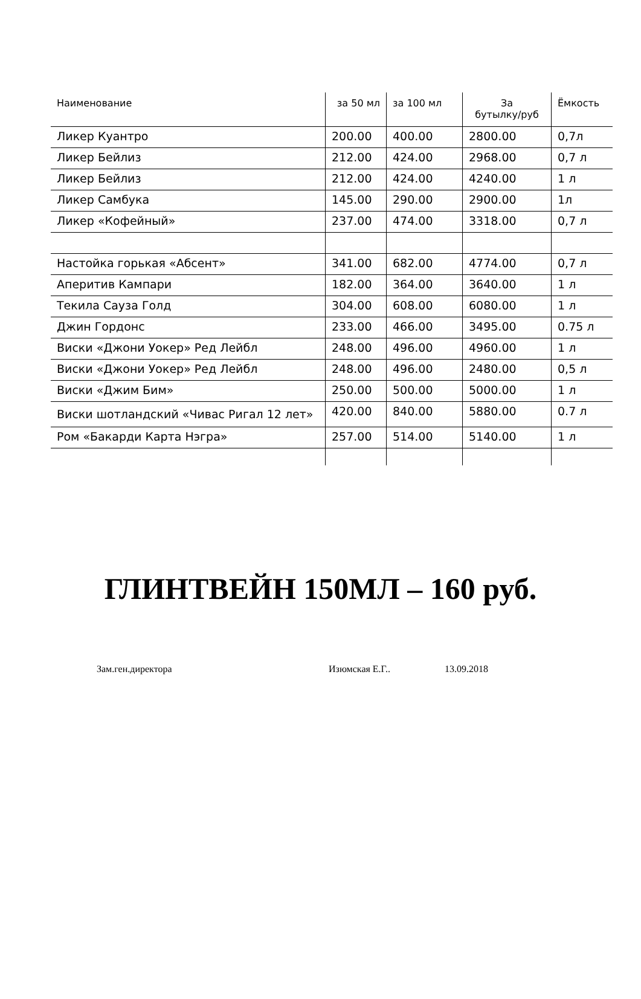| Наименование | за 50 мл | за 100 мл | За бутылку/руб | Ёмкость |
| --- | --- | --- | --- | --- |
| Ликер Куантро | 200.00 | 400.00 | 2800.00 | 0,7л |
| Ликер Бейлиз | 212.00 | 424.00 | 2968.00 | 0,7 л |
| Ликер Бейлиз | 212.00 | 424.00 | 4240.00 | 1 л |
| Ликер Самбука | 145.00 | 290.00 | 2900.00 | 1л |
| Ликер «Кофейный» | 237.00 | 474.00 | 3318.00 | 0,7 л |
| Настойка горькая «Абсент» | 341.00 | 682.00 | 4774.00 | 0,7 л |
| Аперитив Кампари | 182.00 | 364.00 | 3640.00 | 1 л |
| Текила Сауза Голд | 304.00 | 608.00 | 6080.00 | 1 л |
| Джин Гордонс | 233.00 | 466.00 | 3495.00 | 0.75 л |
| Виски «Джони Уокер» Ред Лейбл | 248.00 | 496.00 | 4960.00 | 1 л |
| Виски «Джони Уокер» Ред Лейбл | 248.00 | 496.00 | 2480.00 | 0,5 л |
| Виски «Джим Бим» | 250.00 | 500.00 | 5000.00 | 1 л |
| Виски шотландский «Чивас Ригал 12 лет» | 420.00 | 840.00 | 5880.00 | 0.7 л |
| Ром «Бакарди Карта Нэгра» | 257.00 | 514.00 | 5140.00 | 1 л |
ГЛИНТВЕЙН 150МЛ – 160 руб.
Зам.ген.директора Изюмская Е.Г.. 13.09.2018